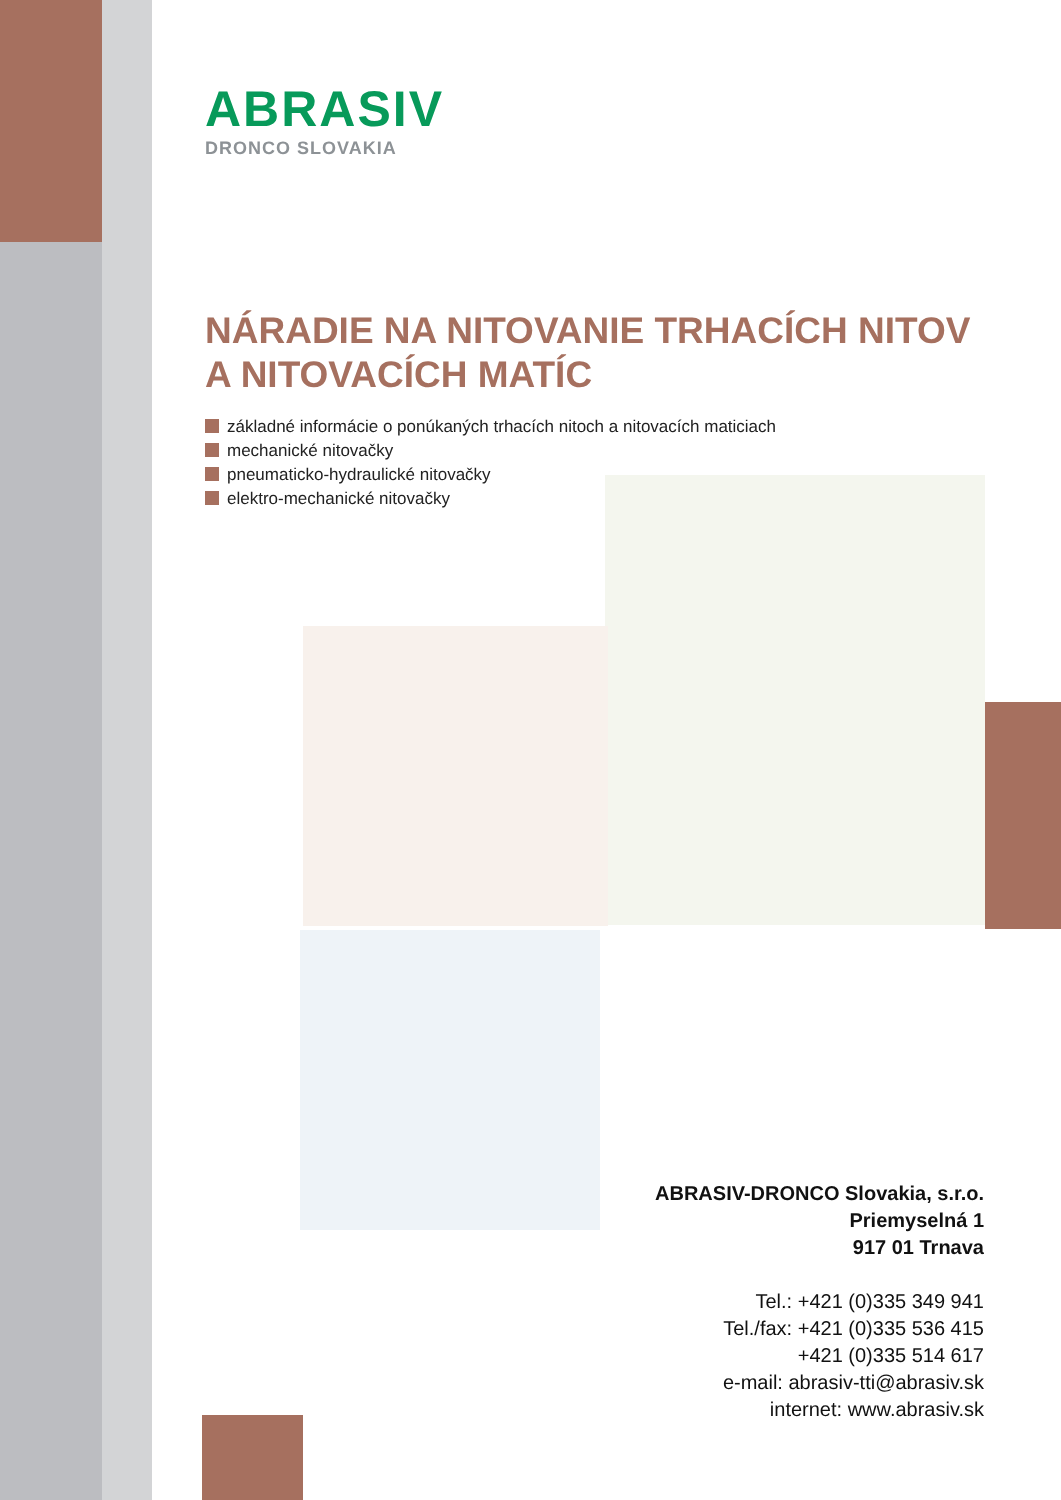ABRASIV
DRONCO SLOVAKIA
NÁRADIE NA NITOVANIE TRHACÍCH NITOV
A NITOVACÍCH MATÍC
základné informácie o ponúkaných trhacích nitoch a nitovacích maticiach
mechanické nitovačky
pneumaticko-hydraulické nitovačky
elektro-mechanické nitovačky
ABRASIV-DRONCO Slovakia, s.r.o.
Priemyselná 1
917 01 Trnava
Tel.: +421 (0)335 349 941
Tel./fax: +421 (0)335 536 415
+421 (0)335 514 617
e-mail: abrasiv-tti@abrasiv.sk
internet: www.abrasiv.sk